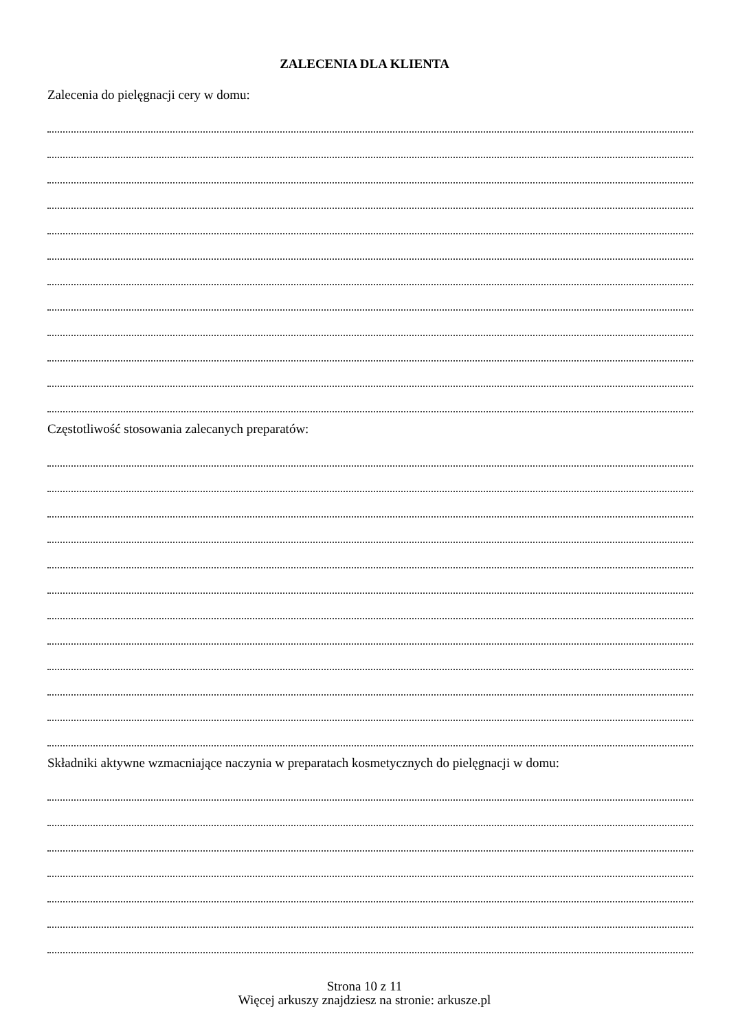ZALECENIA DLA KLIENTA
Zalecenia do pielęgnacji cery w domu:
Częstotliwość stosowania zalecanych preparatów:
Składniki aktywne wzmacniające naczynia w preparatach kosmetycznych do pielęgnacji w domu:
Strona 10 z 11
Więcej arkuszy znajdziesz na stronie: arkusze.pl